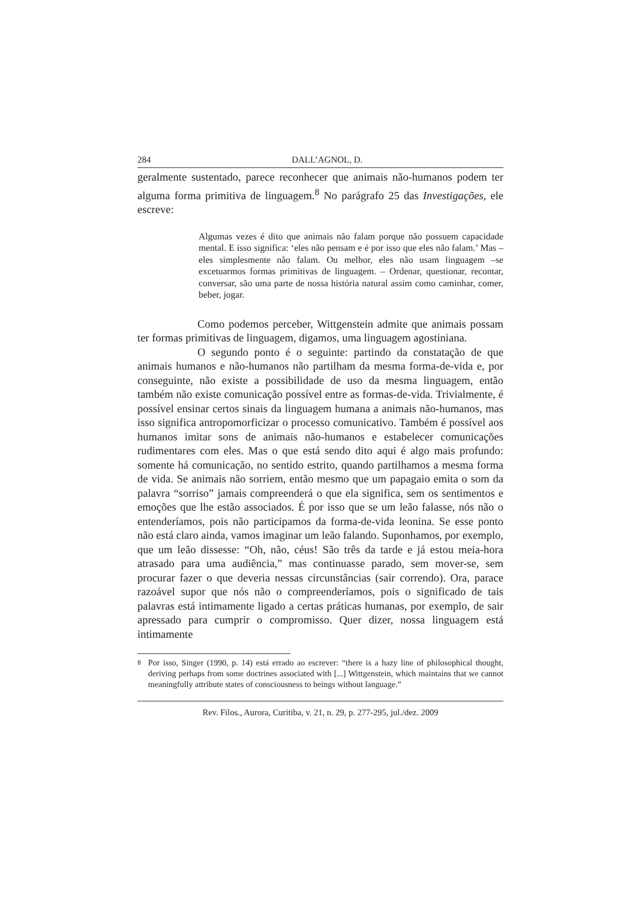284 DALL’AGNOL, D.
geralmente sustentado, parece reconhecer que animais não-humanos podem ter alguma forma primitiva de linguagem.<sup>8</sup> No parágrafo 25 das Investigações, ele escreve:
Algumas vezes é dito que animais não falam porque não possuem capacidade mental. E isso significa: ‘eles não pensam e é por isso que eles não falam.’ Mas – eles simplesmente não falam. Ou melhor, eles não usam linguagem –se excetuarmos formas primitivas de linguagem. – Ordenar, questionar, recontar, conversar, são uma parte de nossa história natural assim como caminhar, comer, beber, jogar.
Como podemos perceber, Wittgenstein admite que animais possam ter formas primitivas de linguagem, digamos, uma linguagem agostiniana.
O segundo ponto é o seguinte: partindo da constatação de que animais humanos e não-humanos não partilham da mesma forma-de-vida e, por conseguinte, não existe a possibilidade de uso da mesma linguagem, então também não existe comunicação possível entre as formas-de-vida. Trivialmente, é possível ensinar certos sinais da linguagem humana a animais não-humanos, mas isso significa antropomorficizar o processo comunicativo. Também é possível aos humanos imitar sons de animais não-humanos e estabelecer comunicações rudimentares com eles. Mas o que está sendo dito aqui é algo mais profundo: somente há comunicação, no sentido estrito, quando partilhamos a mesma forma de vida. Se animais não sorriem, então mesmo que um papagaio emita o som da palavra “sorriso” jamais compreenderá o que ela significa, sem os sentimentos e emoções que lhe estão associados. É por isso que se um leão falasse, nós não o entenderíamos, pois não participamos da forma-de-vida leonina. Se esse ponto não está claro ainda, vamos imaginar um leão falando. Suponhamos, por exemplo, que um leão dissesse: “Oh, não, céus! São três da tarde e já estou meia-hora atrasado para uma audiência,” mas continuasse parado, sem mover-se, sem procurar fazer o que deveria nessas circunstâncias (sair correndo). Ora, parace razoável supor que nós não o compreenderíamos, pois o significado de tais palavras está intimamente ligado a certas práticas humanas, por exemplo, de sair apressado para cumprir o compromisso. Quer dizer, nossa linguagem está intimamente
<sup>8</sup> Por isso, Singer (1990, p. 14) está errado ao escrever: “there is a hazy line of philosophical thought, deriving perhaps from some doctrines associated with [...] Wittgenstein, which maintains that we cannot meaningfully attribute states of consciousness to beings without language.”
Rev. Filos., Aurora, Curitiba, v. 21, n. 29, p. 277-295, jul./dez. 2009